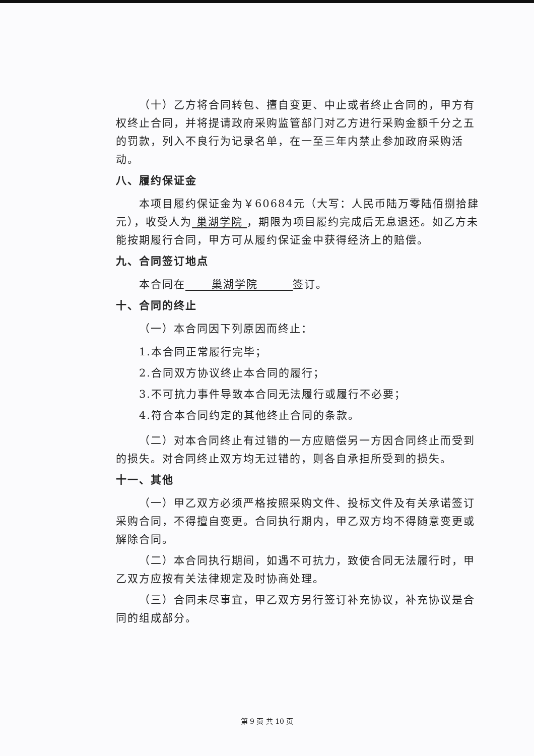（十）乙方将合同转包、擅自变更、中止或者终止合同的，甲方有权终止合同，并将提请政府采购监管部门对乙方进行采购金额千分之五的罚款，列入不良行为记录名单，在一至三年内禁止参加政府采购活动。
八、履约保证金
本项目履约保证金为￥60684元（大写：人民币陆万零陆佰捌拾肆元），收受人为 巢湖学院 ，期限为项目履约完成后无息退还。如乙方未能按期履行合同，甲方可从履约保证金中获得经济上的赔偿。
九、合同签订地点
本合同在 巢湖学院 签订。
十、合同的终止
（一）本合同因下列原因而终止：
1.本合同正常履行完毕；
2.合同双方协议终止本合同的履行；
3.不可抗力事件导致本合同无法履行或履行不必要；
4.符合本合同约定的其他终止合同的条款。
（二）对本合同终止有过错的一方应赔偿另一方因合同终止而受到的损失。对合同终止双方均无过错的，则各自承担所受到的损失。
十一、其他
（一）甲乙双方必须严格按照采购文件、投标文件及有关承诺签订采购合同，不得擅自变更。合同执行期内，甲乙双方均不得随意变更或解除合同。
（二）本合同执行期间，如遇不可抗力，致使合同无法履行时，甲乙双方应按有关法律规定及时协商处理。
（三）合同未尽事宜，甲乙双方另行签订补充协议，补充协议是合同的组成部分。
第 9 页 共 10 页